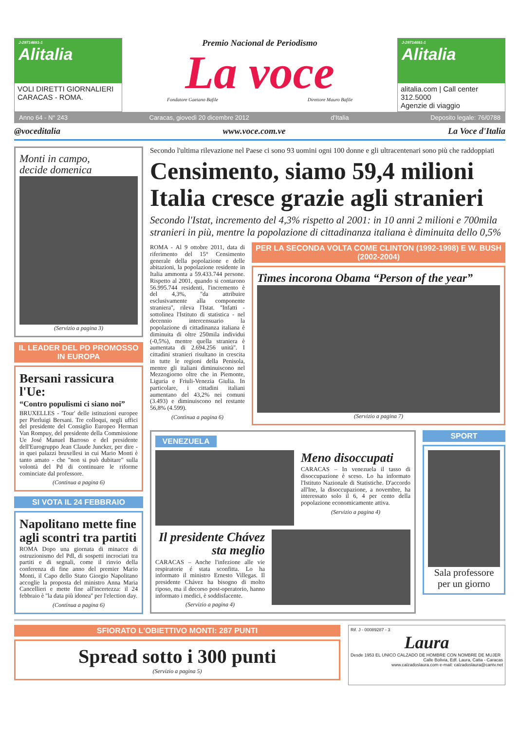J-29714691-1
Alitalia
VOLI DIRETTI GIORNALIERI CARACAS - ROMA.
Premio Nacional de Periodismo
La voce
Fondatore Gaetano Bafile Direttore Mauro Bafile
J-29714691-1
Alitalia
alitalia.com | Call center 312.5000
Agenzie di viaggio
Anno 64 - N° 243 Caracas, giovedì 20 dicembre 2012 d'Italia Deposito legale: 76/0788
@voceditalia www.voce.com.ve La Voce d'Italia
Monti in campo,
decide domenica
(Servizio a pagina 3)
IL LEADER DEL PD PROMOSSO IN EUROPA
Bersani rassicura l'Ue:
“Contro populismi ci siano noi”
BRUXELLES - 'Tour' delle istituzioni europee per Pierluigi Bersani. Tre colloqui, negli uffici del presidente del Consiglio Europeo Herman Van Rompuy, del presidente della Commissione Ue José Manuel Barroso e del presidente dell'Eurogruppo Jean Claude Juncker, per dire - in quei palazzi bruxellesi in cui Mario Monti è tanto amato - che "non si può dubitare" sulla volontà del Pd di continuare le riforme cominciate dal professore.
(Continua a pagina 6)
SI VOTA IL 24 FEBBRAIO
Napolitano mette fine agli scontri tra partiti
ROMA Dopo una giornata di minacce di ostruzionismo del Pdl, di sospetti incrociati tra partiti e di segnali, come il rinvio della conferenza di fine anno del premier Mario Monti, il Capo dello Stato Giorgio Napolitano accoglie la proposta del ministro Anna Maria Cancellieri e mette fine all'incertezza: il 24 febbraio è ''la data più idonea'' per l'election day.
(Continua a pagina 6)
Secondo l'ultima rilevazione nel Paese ci sono 93 uomini ogni 100 donne e gli ultracentenari sono più che raddoppiati
Censimento, siamo 59,4 milioni Italia cresce grazie agli stranieri
Secondo l'Istat, incremento del 4,3% rispetto al 2001: in 10 anni 2 milioni e 700mila stranieri in più, mentre la popolazione di cittadinanza italiana è diminuita dello 0,5%
ROMA - Al 9 ottobre 2011, data di riferimento del 15° Censimento generale della popolazione e delle abitazioni, la popolazione residente in Italia ammonta a 59.433.744 persone. Rispetto al 2001, quando si contarono 56.995.744 residenti, l'incremento è del 4,3%, ''da attribuire esclusivamente alla componente straniera'', rileva l'Istat. ''Infatti - sottolinea l'Istituto di statistica - nel decennio intercensuario la popolazione di cittadinanza italiana è diminuita di oltre 250mila individui (-0,5%), mentre quella straniera è aumentata di 2.694.256 unità''. I cittadini stranieri risultano in crescita in tutte le regioni della Penisola, mentre gli italiani diminuiscono nel Mezzogiorno oltre che in Piemonte, Liguria e Friuli-Venezia Giulia. In particolare, i cittadini italiani aumentano del 43,2% nei comuni (3.493) e diminuiscono nel restante 56,8% (4.599).
(Continua a pagina 6)
PER LA SECONDA VOLTA COME CLINTON (1992-1998) E W. BUSH (2002-2004)
Times incorona Obama “Person of the year”
(Servizio a pagina 7)
VENEZUELA
Meno disoccupati
CARACAS – In venezuela il tasso di disoccupazione è sceso. Lo ha informato l'Istituto Nazionale di Statistiche. D'accordo all'Ine, la disoccupazione, a novembre, ha interessato solo il 6, 4 per cento della popolazione economicamente attiva.
(Servizio a pagina 4)
Il presidente Chávez sta meglio
CARACAS – Anche l'infezione alle vie respiratorie é stata sconfitta. Lo ha informato il ministro Ernesto Villegas. Il presidente Chávez ha bisogno di molto riposo, ma il decorso post-operatorio, hanno informato i medici, è soddisfacente.
(Servizio a pagina 4)
SPORT
Sala professore per un giorno
SFIORATO L'OBIETTIVO MONTI: 287 PUNTI
Spread sotto i 300 punti
(Servizio a pagina 5)
Rif. J - 00089287 - 3
Laura
Desde 1953 EL UNICO CALZADO DE HOMBRE CON NOMBRE DE MUJER
Calle Bolivia, Edf. Laura, Catia - Caracas
www.calzadoslaura.com e-mail: calzadoslaura@cantv.net